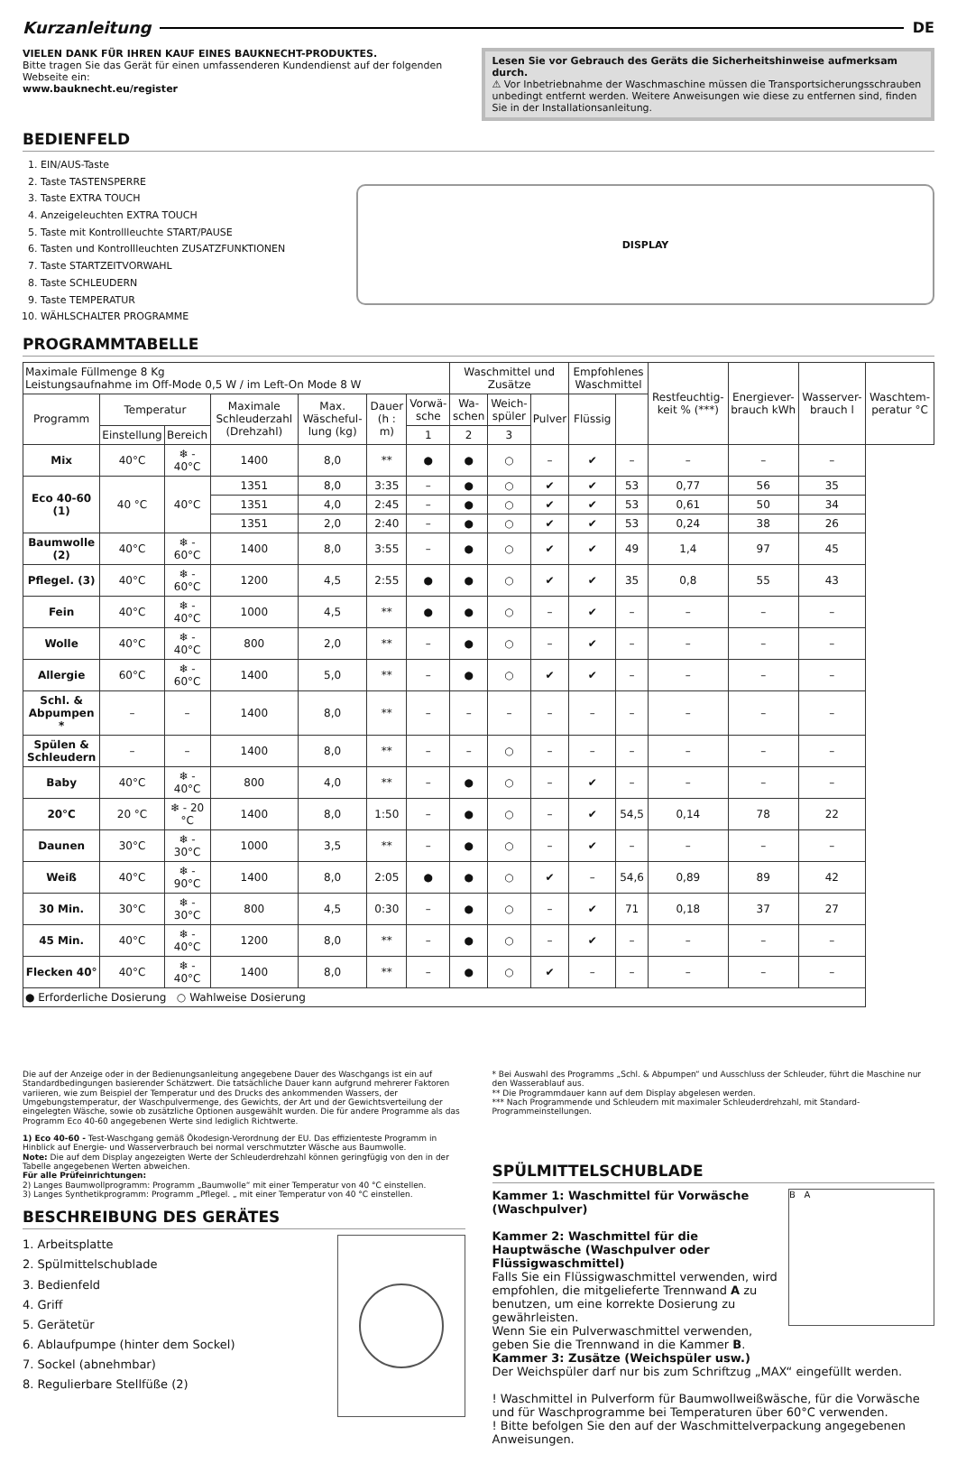Kurzanleitung DE
VIELEN DANK FÜR IHREN KAUF EINES BAUKNECHT-PRODUKTES.
Bitte tragen Sie das Gerät für einen umfassenderen Kundendienst auf der folgenden Webseite ein:
www.bauknecht.eu/register
Lesen Sie vor Gebrauch des Geräts die Sicherheitshinweise aufmerksam durch.
⚠ Vor Inbetriebnahme der Waschmaschine müssen die Transportsicherungsschrauben unbedingt entfernt werden. Weitere Anweisungen wie diese zu entfernen sind, finden Sie in der Installationsanleitung.
BEDIENFELD
1. EIN/AUS-Taste
2. Taste TASTENSPERRE
3. Taste EXTRA TOUCH
4. Anzeigeleuchten EXTRA TOUCH
5. Taste mit Kontrollleuchte START/PAUSE
6. Tasten und Kontrollleuchten ZUSATZFUNKTIONEN
7. Taste STARTZEITVORWAHL
8. Taste SCHLEUDERN
9. Taste TEMPERATUR
10. WÄHLSCHALTER PROGRAMME
DISPLAY
PROGRAMMTABELLE
| Maximale Füllmenge 8 Kg Leistungsaufnahme im Off-Mode 0,5 W / im Left-On Mode 8 W | | | | | | | Waschmittel und Zusätze | | | Empfohlenes Waschmittel | | Restfeuchtig-keit % (***) | Energiever-brauch kWh | Wasserver-brauch l | Waschtem-peratur °C |
| Programm | Temperatur | | Maximale Schleuderzahl (Drehzahl) | Max. Wäscheful-lung (kg) | Dauer (h : m) | Vorwä-sche | Wa-schen | Weich-spüler | Pulver | Flüssig | | | | | |
| | Einstellung | Bereich | | | | 1 | 2 | 3 | | | | | | | |
| Mix | 40°C | ❄ - 40°C | 1400 | 8,0 | ** | ● | ● | ○ | – | ✔ | – | – | – | – | |
| Eco 40-60 (1) | 40 °C | 40°C | 1351 | 8,0 | 3:35 | – | ● | ○ | ✔ | ✔ | 53 | 0,77 | 56 | 35 | |
| | | | 1351 | 4,0 | 2:45 | – | ● | ○ | ✔ | ✔ | 53 | 0,61 | 50 | 34 | |
| | | | 1351 | 2,0 | 2:40 | – | ● | ○ | ✔ | ✔ | 53 | 0,24 | 38 | 26 | |
| Baumwolle (2) | 40°C | ❄ - 60°C | 1400 | 8,0 | 3:55 | – | ● | ○ | ✔ | ✔ | 49 | 1,4 | 97 | 45 | |
| Pflegel. (3) | 40°C | ❄ - 60°C | 1200 | 4,5 | 2:55 | ● | ● | ○ | ✔ | ✔ | 35 | 0,8 | 55 | 43 | |
| Fein | 40°C | ❄ - 40°C | 1000 | 4,5 | ** | ● | ● | ○ | – | ✔ | – | – | – | – | |
| Wolle | 40°C | ❄ - 40°C | 800 | 2,0 | ** | – | ● | ○ | – | ✔ | – | – | – | – | |
| Allergie | 60°C | ❄ - 60°C | 1400 | 5,0 | ** | – | ● | ○ | ✔ | ✔ | – | – | – | – | |
| Schl. & Abpumpen * | – | – | 1400 | 8,0 | ** | – | – | – | – | – | – | – | – | – | |
| Spülen & Schleudern | – | – | 1400 | 8,0 | ** | – | – | ○ | – | – | – | – | – | – | |
| Baby | 40°C | ❄ - 40°C | 800 | 4,0 | ** | – | ● | ○ | – | ✔ | – | – | – | – | |
| 20°C | 20 °C | ❄ - 20 °C | 1400 | 8,0 | 1:50 | – | ● | ○ | – | ✔ | 54,5 | 0,14 | 78 | 22 | |
| Daunen | 30°C | ❄ - 30°C | 1000 | 3,5 | ** | – | ● | ○ | – | ✔ | – | – | – | – | |
| Weiß | 40°C | ❄ - 90°C | 1400 | 8,0 | 2:05 | ● | ● | ○ | ✔ | – | 54,6 | 0,89 | 89 | 42 | |
| 30 Min. | 30°C | ❄ - 30°C | 800 | 4,5 | 0:30 | – | ● | ○ | – | ✔ | 71 | 0,18 | 37 | 27 | |
| 45 Min. | 40°C | ❄ - 40°C | 1200 | 8,0 | ** | – | ● | ○ | – | ✔ | – | – | – | – | |
| Flecken 40° | 40°C | ❄ - 40°C | 1400 | 8,0 | ** | – | ● | ○ | ✔ | – | – | – | – | – | |
| ● Erforderliche Dosierung ○ Wahlweise Dosierung | | | | | | | | | | | | | | | |
Die auf der Anzeige oder in der Bedienungsanleitung angegebene Dauer des Waschgangs ist ein auf Standardbedingungen basierender Schätzwert. Die tatsächliche Dauer kann aufgrund mehrerer Faktoren variieren, wie zum Beispiel der Temperatur und des Drucks des ankommenden Wassers, der Umgebungstemperatur, der Waschpulvermenge, des Gewichts, der Art und der Gewichtsverteilung der eingelegten Wäsche, sowie ob zusätzliche Optionen ausgewählt wurden. Die für andere Programme als das Programm Eco 40-60 angegebenen Werte sind lediglich Richtwerte.
1) Eco 40-60 - Test-Waschgang gemäß Ökodesign-Verordnung der EU. Das effizienteste Programm in Hinblick auf Energie- und Wasserverbrauch bei normal verschmutzter Wäsche aus Baumwolle.
Note: Die auf dem Display angezeigten Werte der Schleuderdrehzahl können geringfügig von den in der Tabelle angegebenen Werten abweichen.
Für alle Prüfeinrichtungen:
2) Langes Baumwollprogramm: Programm „Baumwolle“ mit einer Temperatur von 40 °C einstellen.
3) Langes Synthetikprogramm: Programm „Pflegel. „ mit einer Temperatur von 40 °C einstellen.
BESCHREIBUNG DES GERÄTES
1. Arbeitsplatte
2. Spülmittelschublade
3. Bedienfeld
4. Griff
5. Gerätetür
6. Ablaufpumpe (hinter dem Sockel)
7. Sockel (abnehmbar)
8. Regulierbare Stellfüße (2)
* Bei Auswahl des Programms „Schl. & Abpumpen“ und Ausschluss der Schleuder, führt die Maschine nur den Wasserablauf aus.
** Die Programmdauer kann auf dem Display abgelesen werden.
*** Nach Programmende und Schleudern mit maximaler Schleuderdrehzahl, mit Standard-Programmeinstellungen.
SPÜLMITTELSCHUBLADE
B A
Kammer 1: Waschmittel für Vorwäsche (Waschpulver)
Kammer 2: Waschmittel für die Hauptwäsche (Waschpulver oder Flüssigwaschmittel)
Falls Sie ein Flüssigwaschmittel verwenden, wird empfohlen, die mitgelieferte Trennwand A zu benutzen, um eine korrekte Dosierung zu gewährleisten.
Wenn Sie ein Pulverwaschmittel verwenden, geben Sie die Trennwand in die Kammer B.
Kammer 3: Zusätze (Weichspüler usw.)
Der Weichspüler darf nur bis zum Schriftzug „MAX“ eingefüllt werden.
! Waschmittel in Pulverform für Baumwollweißwäsche, für die Vorwäsche und für Waschprogramme bei Temperaturen über 60°C verwenden.
! Bitte befolgen Sie den auf der Waschmittelverpackung angegebenen Anweisungen.